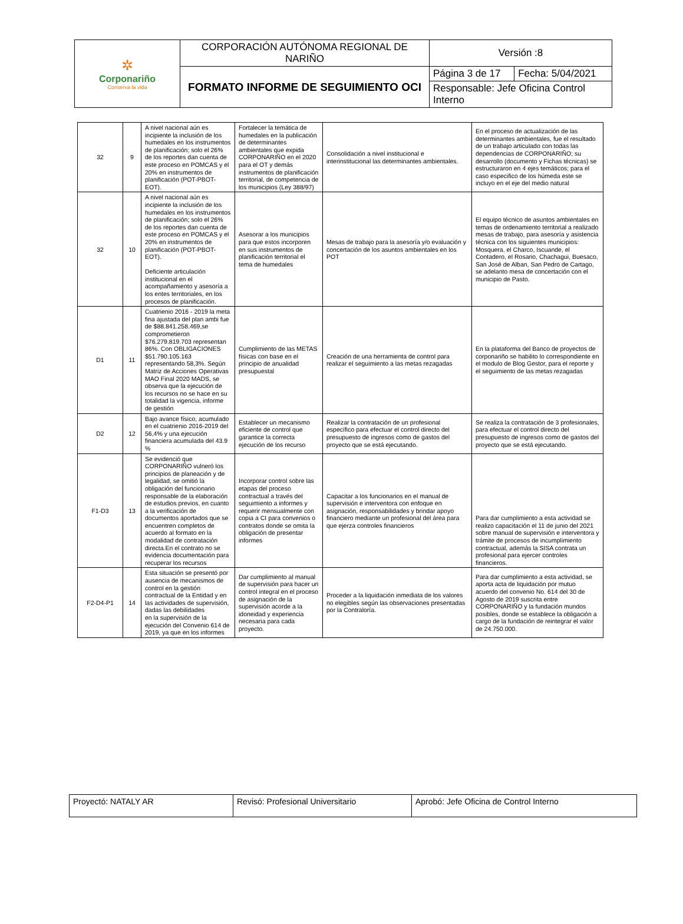| ✲ Corponariño Conserva la vida | CORPORACIÓN AUTÓNOMA REGIONAL DE NARIÑO | Versión :8 | |
| | FORMATO INFORME DE SEGUIMIENTO OCI | Página 3 de 17 | Fecha: 5/04/2021 |
| | | Responsable: Jefe Oficina Control Interno | |
| 32 | 9 | A nivel nacional aún es incipiente la inclusión de los humedales en los instrumentos de planificación; solo el 26% de los reportes dan cuenta de este proceso en POMCAS y el 20% en instrumentos de planificación (POT-PBOT-EOT). | Fortalecer la temática de humedales en la publicación de determinantes ambientales que expida CORPONARIÑO en el 2020 para el OT y demás instrumentos de planificación territorial, de competencia de los municipios (Ley 388/97) | Consolidación a nivel institucional e interinstitucional las determinantes ambientales. | En el proceso de actualización de las determinantes ambientales, fue el resultado de un trabajo articulado con todas las dependencias de CORPONARIÑO; su desarrollo (documento y Fichas técnicas) se estructuraron en 4 ejes temáticos; para el caso especifico de los húmeda este se incluyo en el eje del medio natural |
| 32 | 10 | A nivel nacional aún es incipiente la inclusión de los humedales en los instrumentos de planificación; solo el 26% de los reportes dan cuenta de este proceso en POMCAS y el 20% en instrumentos de planificación (POT-PBOT-EOT). Deficiente articulación institucional en el acompañamiento y asesoría a los entes territoriales, en los procesos de planificación. | Asesorar a los municipios para que estos incorporen en sus instrumentos de planificación territorial el tema de humedales | Mesas de trabajo para la asesoría y/o evaluación y concertación de los asuntos ambientales en los POT | El equipo técnico de asuntos ambientales en temas de ordenamiento territorial a realizado mesas de trabajo, para asesoría y asistencia técnica con los siguientes municipios: Mosquera, el Charco, Iscuande, el Contadero, el Rosario, Chachagui, Buesaco, San José de Alban, San Pedro de Cartago, se adelanto mesa de concertación con el municipio de Pasto. |
| D1 | 11 | Cuatrienio 2016 - 2019 la meta fina ajustada del plan ambi fue de $88.841.258.469,se comprometieron $76.279.819.703 representan 86%. Con OBLIGACIONES $51.790.105.163 representando 58,3%. Según Matriz de Acciones Operativas MAO Final 2020 MADS, se observa que la ejecución de los recursos no se hace en su totalidad la vigencia, informe de gestión | Cumplimiento de las METAS físicas con base en el principio de anualidad presupuestal | Creación de una herramienta de control para realizar el seguimiento a las metas rezagadas | En la plataforma del Banco de proyectos de corponariño se habilito lo correspondiente en el modulo de Blog Gestor, para el reporte y el seguimiento de las metas rezagadas |
| D2 | 12 | Bajo avance físico, acumulado en el cuatrienio 2016-2019 del 56,4% y una ejecución financiera acumulada del 43.9 % | Establecer un mecanismo eficiente de control que garantice la correcta ejecución de los recurso | Realizar la contratación de un profesional específico para efectuar el control directo del presupuesto de ingresos como de gastos del proyecto que se está ejecutando. | Se realiza la contratación de 3 profesionales, para efectuar el control directo del presupuesto de ingresos como de gastos del proyecto que se está ejecutando. |
| F1-D3 | 13 | Se evidenció que CORPONARIÑO vulneró los principios de planeación y de legalidad, se omitió la obligación del funcionario responsable de la elaboración de estudios previos, en cuanto a la verificación de documentos aportados que se encuentren completos de acuerdo al formato en la modalidad de contratación directa.En el contrato no se evidencia documentación para recuperar los recursos | Incorporar control sobre las etapas del proceso contractual a través del seguimiento a informes y requerir mensualmente con copia a CI para convenios o contratos donde se omita la obligación de presentar informes | Capacitar a los funcionarios en el manual de supervisión e interventora con enfoque en asignación, responsabilidades y brindar apoyo financiero mediante un profesional del área para que ejerza controles financieros | Para dar cumplimiento a esta actividad se realizo capacitación el 11 de junio del 2021 sobre manual de supervisión e interventora y trámite de procesos de incumplimiento contractual, además la SISA contrata un profesional para ejercer controles financieros. |
| F2-D4-P1 | 14 | Esta situación se presentó por ausencia de mecanismos de control en la gestión contractual de la Entidad y en las actividades de supervisión, dadas las debilidades en la supervisión de la ejecución del Convenio 614 de 2019, ya que en los informes | Dar cumplimiento al manual de supervisión para hacer un control integral en el proceso de asignación de la supervisión acorde a la idoneidad y experiencia necesaria para cada proyecto. | Proceder a la liquidación inmediata de los valores no elegibles según las observaciones presentadas por la Contraloría. | Para dar cumplimiento a esta actividad, se aporta acta de liquidación por mutuo acuerdo del convenio No. 614 del 30 de Agosto de 2019 suscrita entre CORPONARIÑO y la fundación mundos posibles, donde se establece la obligación a cargo de la fundación de reintegrar el valor de 24.750.000. |
| Proyectó: NATALY AR | Revisó: Profesional Universitario | Aprobó: Jefe Oficina de Control Interno |